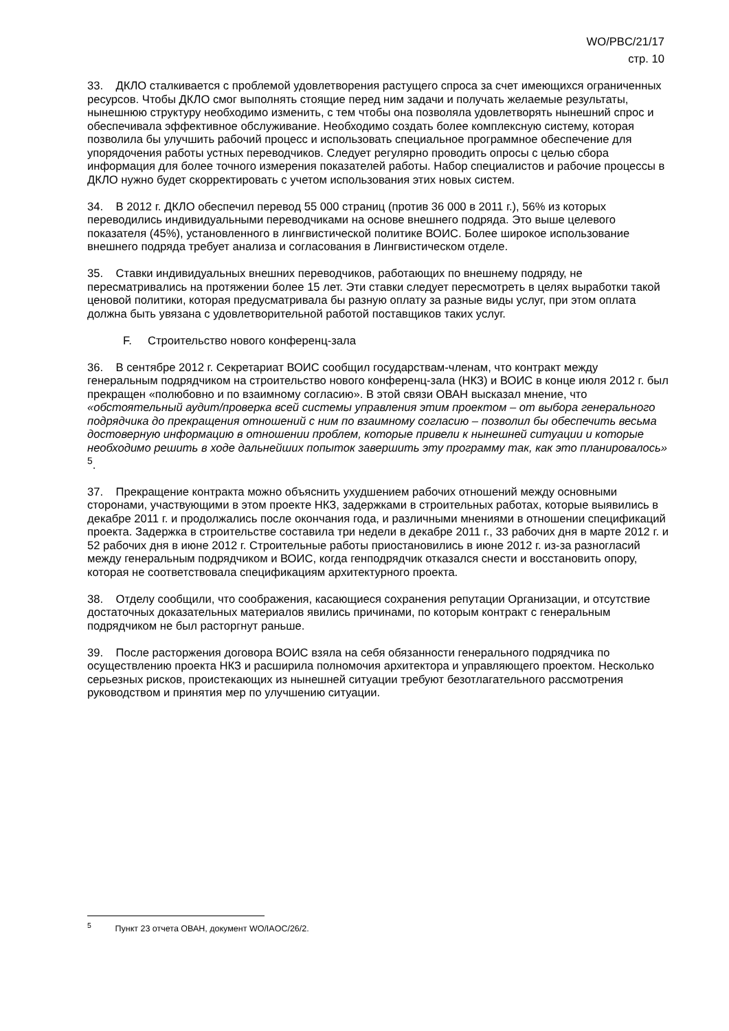WO/PBC/21/17
стр. 10
33. ДКЛО сталкивается с проблемой удовлетворения растущего спроса за счет имеющихся ограниченных ресурсов. Чтобы ДКЛО смог выполнять стоящие перед ним задачи и получать желаемые результаты, нынешнюю структуру необходимо изменить, с тем чтобы она позволяла удовлетворять нынешний спрос и обеспечивала эффективное обслуживание. Необходимо создать более комплексную систему, которая позволила бы улучшить рабочий процесс и использовать специальное программное обеспечение для упорядочения работы устных переводчиков. Следует регулярно проводить опросы с целью сбора информация для более точного измерения показателей работы. Набор специалистов и рабочие процессы в ДКЛО нужно будет скорректировать с учетом использования этих новых систем.
34. В 2012 г. ДКЛО обеспечил перевод 55 000 страниц (против 36 000 в 2011 г.), 56% из которых переводились индивидуальными переводчиками на основе внешнего подряда. Это выше целевого показателя (45%), установленного в лингвистической политике ВОИС. Более широкое использование внешнего подряда требует анализа и согласования в Лингвистическом отделе.
35. Ставки индивидуальных внешних переводчиков, работающих по внешнему подряду, не пересматривались на протяжении более 15 лет. Эти ставки следует пересмотреть в целях выработки такой ценовой политики, которая предусматривала бы разную оплату за разные виды услуг, при этом оплата должна быть увязана с удовлетворительной работой поставщиков таких услуг.
F. Строительство нового конференц-зала
36. В сентябре 2012 г. Секретариат ВОИС сообщил государствам-членам, что контракт между генеральным подрядчиком на строительство нового конференц-зала (НКЗ) и ВОИС в конце июля 2012 г. был прекращен «полюбовно и по взаимному согласию». В этой связи ОВАН высказал мнение, что «обстоятельный аудит/проверка всей системы управления этим проектом – от выбора генерального подрядчика до прекращения отношений с ним по взаимному согласию – позволил бы обеспечить весьма достоверную информацию в отношении проблем, которые привели к нынешней ситуации и которые необходимо решить в ходе дальнейших попыток завершить эту программу так, как это планировалось» <sup>5</sup>.
37. Прекращение контракта можно объяснить ухудшением рабочих отношений между основными сторонами, участвующими в этом проекте НКЗ, задержками в строительных работах, которые выявились в декабре 2011 г. и продолжались после окончания года, и различными мнениями в отношении спецификаций проекта. Задержка в строительстве составила три недели в декабре 2011 г., 33 рабочих дня в марте 2012 г. и 52 рабочих дня в июне 2012 г. Строительные работы приостановились в июне 2012 г. из-за разногласий между генеральным подрядчиком и ВОИС, когда генподрядчик отказался снести и восстановить опору, которая не соответствовала спецификациям архитектурного проекта.
38. Отделу сообщили, что соображения, касающиеся сохранения репутации Организации, и отсутствие достаточных доказательных материалов явились причинами, по которым контракт с генеральным подрядчиком не был расторгнут раньше.
39. После расторжения договора ВОИС взяла на себя обязанности генерального подрядчика по осуществлению проекта НКЗ и расширила полномочия архитектора и управляющего проектом. Несколько серьезных рисков, проистекающих из нынешней ситуации требуют безотлагательного рассмотрения руководством и принятия мер по улучшению ситуации.
<sup>5</sup> Пункт 23 отчета ОВАН, документ WO/IAOC/26/2.